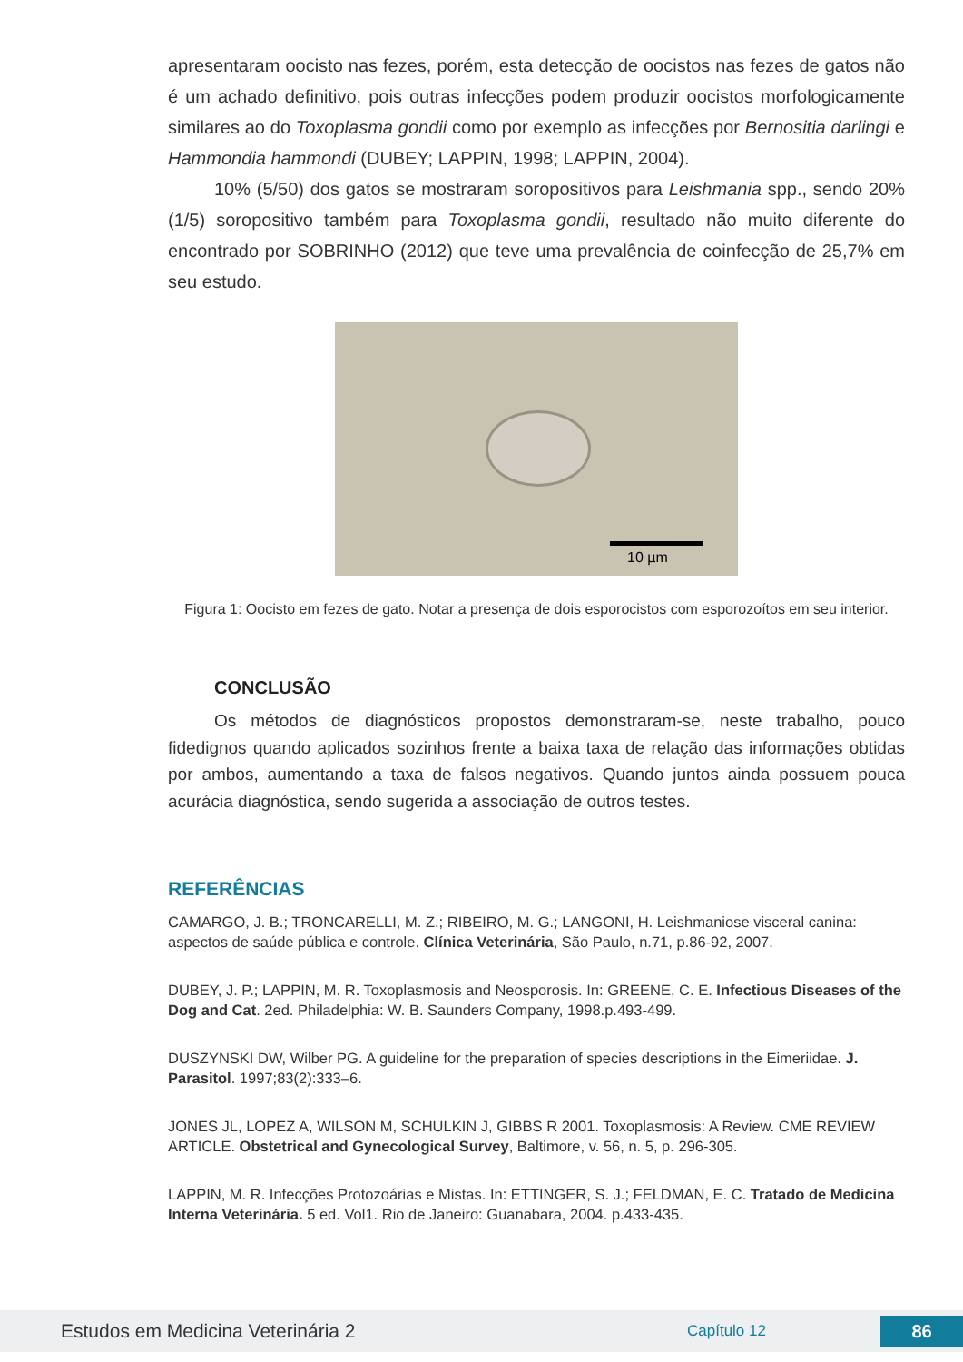apresentaram oocisto nas fezes, porém, esta detecção de oocistos nas fezes de gatos não é um achado definitivo, pois outras infecções podem produzir oocistos morfologicamente similares ao do Toxoplasma gondii como por exemplo as infecções por Bernositia darlingi e Hammondia hammondi (DUBEY; LAPPIN, 1998; LAPPIN, 2004).
10% (5/50) dos gatos se mostraram soropositivos para Leishmania spp., sendo 20% (1/5) soropositivo também para Toxoplasma gondii, resultado não muito diferente do encontrado por SOBRINHO (2012) que teve uma prevalência de coinfecção de 25,7% em seu estudo.
10 µm
Figura 1: Oocisto em fezes de gato. Notar a presença de dois esporocistos com esporozoítos em seu interior.
CONCLUSÃO
Os métodos de diagnósticos propostos demonstraram-se, neste trabalho, pouco fidedignos quando aplicados sozinhos frente a baixa taxa de relação das informações obtidas por ambos, aumentando a taxa de falsos negativos. Quando juntos ainda possuem pouca acurácia diagnóstica, sendo sugerida a associação de outros testes.
REFERÊNCIAS
CAMARGO, J. B.; TRONCARELLI, M. Z.; RIBEIRO, M. G.; LANGONI, H. Leishmaniose visceral canina: aspectos de saúde pública e controle. Clínica Veterinária, São Paulo, n.71, p.86-92, 2007.
DUBEY, J. P.; LAPPIN, M. R. Toxoplasmosis and Neosporosis. In: GREENE, C. E. Infectious Diseases of the Dog and Cat. 2ed. Philadelphia: W. B. Saunders Company, 1998.p.493-499.
DUSZYNSKI DW, Wilber PG. A guideline for the preparation of species descriptions in the Eimeriidae. J. Parasitol. 1997;83(2):333–6.
JONES JL, LOPEZ A, WILSON M, SCHULKIN J, GIBBS R 2001. Toxoplasmosis: A Review. CME REVIEW ARTICLE. Obstetrical and Gynecological Survey, Baltimore, v. 56, n. 5, p. 296-305.
LAPPIN, M. R. Infecções Protozoárias e Mistas. In: ETTINGER, S. J.; FELDMAN, E. C. Tratado de Medicina Interna Veterinária. 5 ed. Vol1. Rio de Janeiro: Guanabara, 2004. p.433-435.
Estudos em Medicina Veterinária 2 Capítulo 12 86